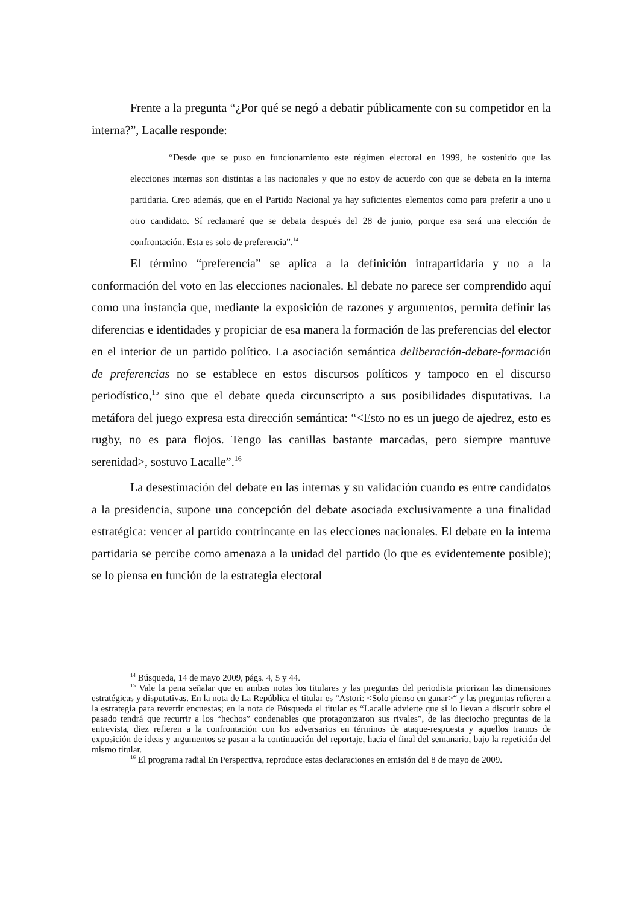Frente a la pregunta “¿Por qué se negó a debatir públicamente con su competidor en la interna?”, Lacalle responde:
“Desde que se puso en funcionamiento este régimen electoral en 1999, he sostenido que las elecciones internas son distintas a las nacionales y que no estoy de acuerdo con que se debata en la interna partidaria. Creo además, que en el Partido Nacional ya hay suficientes elementos como para preferir a uno u otro candidato. Sí reclamaré que se debata después del 28 de junio, porque esa será una elección de confrontación. Esta es solo de preferencia”.<sup>14</sup>
El término “preferencia” se aplica a la definición intrapartidaria y no a la conformación del voto en las elecciones nacionales. El debate no parece ser comprendido aquí como una instancia que, mediante la exposición de razones y argumentos, permita definir las diferencias e identidades y propiciar de esa manera la formación de las preferencias del elector en el interior de un partido político. La asociación semántica deliberación-debate-formación de preferencias no se establece en estos discursos políticos y tampoco en el discurso periodístico,<sup>15</sup> sino que el debate queda circunscripto a sus posibilidades disputativas. La metáfora del juego expresa esta dirección semántica: “<Esto no es un juego de ajedrez, esto es rugby, no es para flojos. Tengo las canillas bastante marcadas, pero siempre mantuve serenidad>, sostuvo Lacalle”.<sup>16</sup>
La desestimación del debate en las internas y su validación cuando es entre candidatos a la presidencia, supone una concepción del debate asociada exclusivamente a una finalidad estratégica: vencer al partido contrincante en las elecciones nacionales. El debate en la interna partidaria se percibe como amenaza a la unidad del partido (lo que es evidentemente posible); se lo piensa en función de la estrategia electoral
<sup>14</sup> Búsqueda, 14 de mayo 2009, págs. 4, 5 y 44.
<sup>15</sup> Vale la pena señalar que en ambas notas los titulares y las preguntas del periodista priorizan las dimensiones estratégicas y disputativas. En la nota de La República el titular es “Astori: <Solo pienso en ganar>“ y las preguntas refieren a la estrategia para revertir encuestas; en la nota de Búsqueda el titular es “Lacalle advierte que si lo llevan a discutir sobre el pasado tendrá que recurrir a los “hechos” condenables que protagonizaron sus rivales”, de las dieciocho preguntas de la entrevista, diez refieren a la confrontación con los adversarios en términos de ataque-respuesta y aquellos tramos de exposición de ideas y argumentos se pasan a la continuación del reportaje, hacia el final del semanario, bajo la repetición del mismo titular.
<sup>16</sup> El programa radial En Perspectiva, reproduce estas declaraciones en emisión del 8 de mayo de 2009.